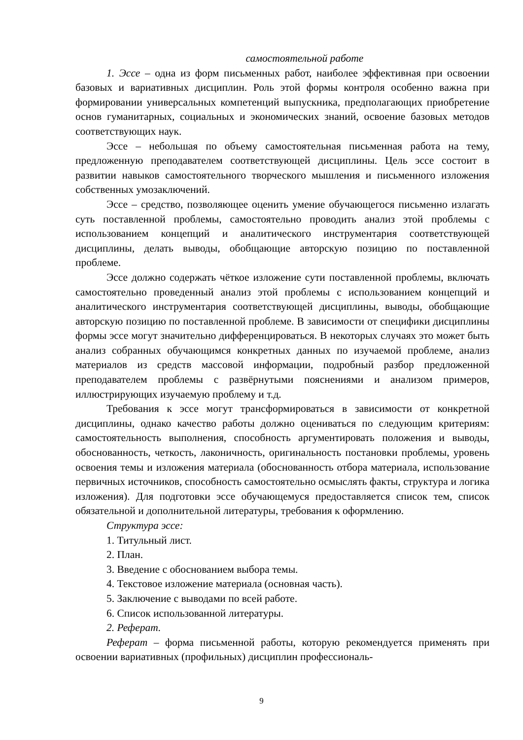самостоятельной работе
1. Эссе – одна из форм письменных работ, наиболее эффективная при освоении базовых и вариативных дисциплин. Роль этой формы контроля особенно важна при формировании универсальных компетенций выпускника, предполагающих приобретение основ гуманитарных, социальных и экономических знаний, освоение базовых методов соответствующих наук.
Эссе – небольшая по объему самостоятельная письменная работа на тему, предложенную преподавателем соответствующей дисциплины. Цель эссе состоит в развитии навыков самостоятельного творческого мышления и письменного изложения собственных умозаключений.
Эссе – средство, позволяющее оценить умение обучающегося письменно излагать суть поставленной проблемы, самостоятельно проводить анализ этой проблемы с использованием концепций и аналитического инструментария соответствующей дисциплины, делать выводы, обобщающие авторскую позицию по поставленной проблеме.
Эссе должно содержать чёткое изложение сути поставленной проблемы, включать самостоятельно проведенный анализ этой проблемы с использованием концепций и аналитического инструментария соответствующей дисциплины, выводы, обобщающие авторскую позицию по поставленной проблеме. В зависимости от специфики дисциплины формы эссе могут значительно дифференцироваться. В некоторых случаях это может быть анализ собранных обучающимся конкретных данных по изучаемой проблеме, анализ материалов из средств массовой информации, подробный разбор предложенной преподавателем проблемы с развёрнутыми пояснениями и анализом примеров, иллюстрирующих изучаемую проблему и т.д.
Требования к эссе могут трансформироваться в зависимости от конкретной дисциплины, однако качество работы должно оцениваться по следующим критериям: самостоятельность выполнения, способность аргументировать положения и выводы, обоснованность, четкость, лаконичность, оригинальность постановки проблемы, уровень освоения темы и изложения материала (обоснованность отбора материала, использование первичных источников, способность самостоятельно осмыслять факты, структура и логика изложения). Для подготовки эссе обучающемуся предоставляется список тем, список обязательной и дополнительной литературы, требования к оформлению.
Структура эссе:
1. Титульный лист.
2. План.
3. Введение с обоснованием выбора темы.
4. Текстовое изложение материала (основная часть).
5. Заключение с выводами по всей работе.
6. Список использованной литературы.
2. Реферат.
Реферат – форма письменной работы, которую рекомендуется применять при освоении вариативных (профильных) дисциплин профессиональ-
9